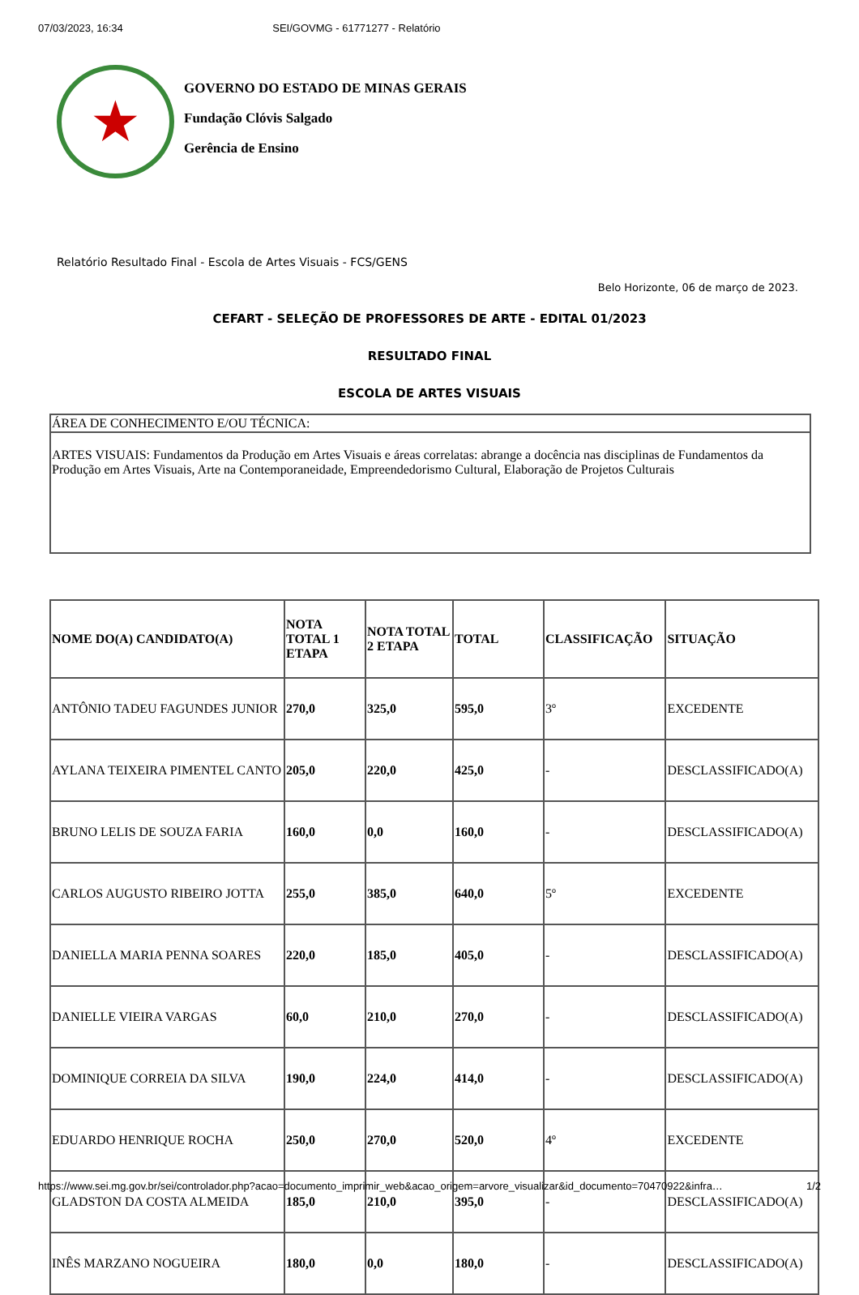07/03/2023, 16:34 SEI/GOVMG - 61771277 - Relatório
★
GOVERNO DO ESTADO DE MINAS GERAIS
Fundação Clóvis Salgado
Gerência de Ensino
Relatório Resultado Final - Escola de Artes Visuais - FCS/GENS
Belo Horizonte, 06 de março de 2023.
CEFART - SELEÇÃO DE PROFESSORES DE ARTE - EDITAL 01/2023
RESULTADO FINAL
ESCOLA DE ARTES VISUAIS
| ÁREA DE CONHECIMENTO E/OU TÉCNICA: |
| ARTES VISUAIS: Fundamentos da Produção em Artes Visuais e áreas correlatas: abrange a docência nas disciplinas de Fundamentos da Produção em Artes Visuais, Arte na Contemporaneidade, Empreendedorismo Cultural, Elaboração de Projetos Culturais |
| NOME DO(A) CANDIDATO(A) | NOTA TOTAL 1 ETAPA | NOTA TOTAL 2 ETAPA | TOTAL | CLASSIFICAÇÃO | SITUAÇÃO |
| --- | --- | --- | --- | --- | --- |
| ANTÔNIO TADEU FAGUNDES JUNIOR | 270,0 | 325,0 | 595,0 | 3º | EXCEDENTE |
| AYLANA TEIXEIRA PIMENTEL CANTO | 205,0 | 220,0 | 425,0 | - | DESCLASSIFICADO(A) |
| BRUNO LELIS DE SOUZA FARIA | 160,0 | 0,0 | 160,0 | - | DESCLASSIFICADO(A) |
| CARLOS AUGUSTO RIBEIRO JOTTA | 255,0 | 385,0 | 640,0 | 5º | EXCEDENTE |
| DANIELLA MARIA PENNA SOARES | 220,0 | 185,0 | 405,0 | - | DESCLASSIFICADO(A) |
| DANIELLE VIEIRA VARGAS | 60,0 | 210,0 | 270,0 | - | DESCLASSIFICADO(A) |
| DOMINIQUE CORREIA DA SILVA | 190,0 | 224,0 | 414,0 | - | DESCLASSIFICADO(A) |
| EDUARDO HENRIQUE ROCHA | 250,0 | 270,0 | 520,0 | 4º | EXCEDENTE |
| GLADSTON DA COSTA ALMEIDA | 185,0 | 210,0 | 395,0 | - | DESCLASSIFICADO(A) |
| INÊS MARZANO NOGUEIRA | 180,0 | 0,0 | 180,0 | - | DESCLASSIFICADO(A) |
https://www.sei.mg.gov.br/sei/controlador.php?acao=documento_imprimir_web&acao_origem=arvore_visualizar&id_documento=70470922&infra… 1/2